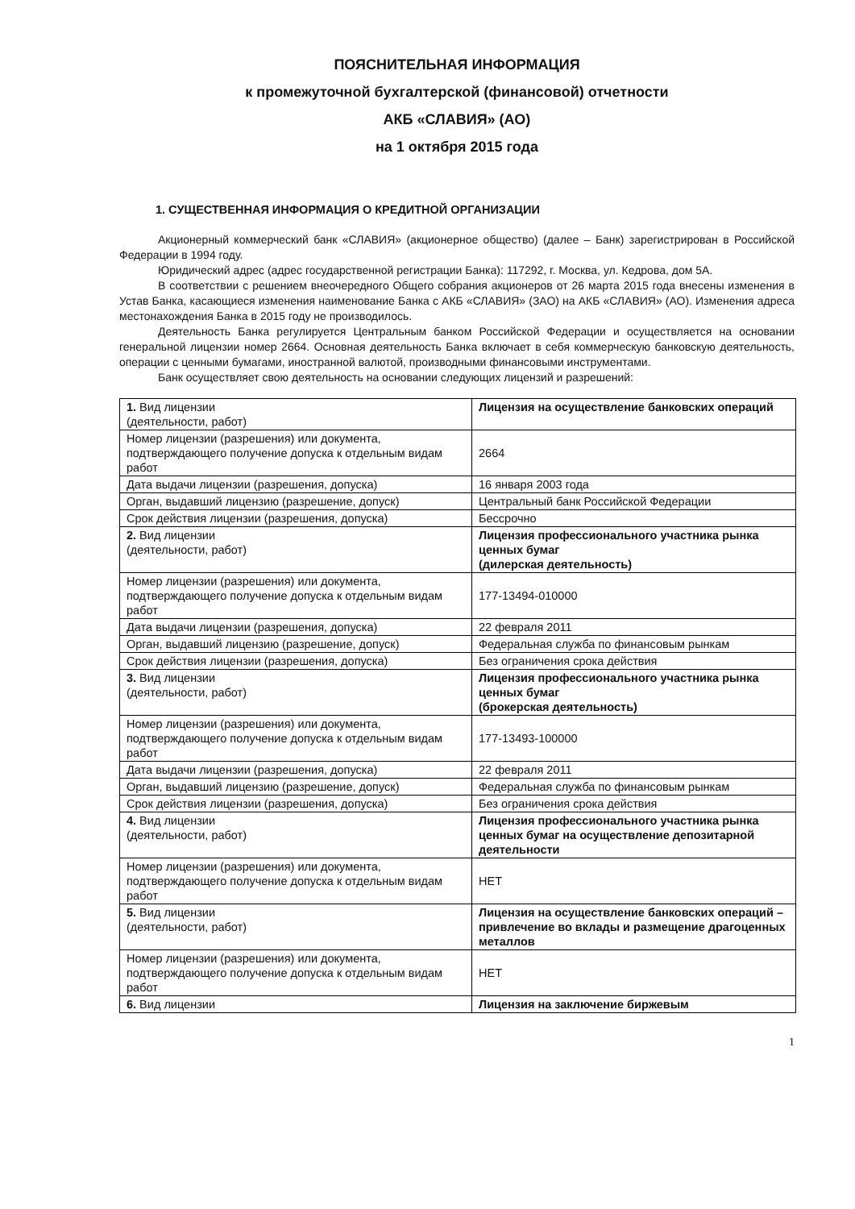ПОЯСНИТЕЛЬНАЯ ИНФОРМАЦИЯ
к промежуточной бухгалтерской (финансовой) отчетности
АКБ «СЛАВИЯ» (АО)
на 1 октября 2015 года
1. СУЩЕСТВЕННАЯ ИНФОРМАЦИЯ О КРЕДИТНОЙ ОРГАНИЗАЦИИ
Акционерный коммерческий банк «СЛАВИЯ» (акционерное общество) (далее – Банк) зарегистрирован в Российской Федерации в 1994 году.
Юридический адрес (адрес государственной регистрации Банка): 117292, г. Москва, ул. Кедрова, дом 5А.
В соответствии с решением внеочередного Общего собрания акционеров от 26 марта 2015 года внесены изменения в Устав Банка, касающиеся изменения наименование Банка с АКБ «СЛАВИЯ» (ЗАО) на АКБ «СЛАВИЯ» (АО). Изменения адреса местонахождения Банка в 2015 году не производилось.
Деятельность Банка регулируется Центральным банком Российской Федерации и осуществляется на основании генеральной лицензии номер 2664. Основная деятельность Банка включает в себя коммерческую банковскую деятельность, операции с ценными бумагами, иностранной валютой, производными финансовыми инструментами.
Банк осуществляет свою деятельность на основании следующих лицензий и разрешений:
| 1. Вид лицензии (деятельности, работ) | Лицензия на осуществление банковских операций |
| Номер лицензии (разрешения) или документа, подтверждающего получение допуска к отдельным видам работ | 2664 |
| Дата выдачи лицензии (разрешения, допуска) | 16 января 2003 года |
| Орган, выдавший лицензию (разрешение, допуск) | Центральный банк Российской Федерации |
| Срок действия лицензии (разрешения, допуска) | Бессрочно |
| 2. Вид лицензии (деятельности, работ) | Лицензия профессионального участника рынка ценных бумаг (дилерская деятельность) |
| Номер лицензии (разрешения) или документа, подтверждающего получение допуска к отдельным видам работ | 177-13494-010000 |
| Дата выдачи лицензии (разрешения, допуска) | 22 февраля 2011 |
| Орган, выдавший лицензию (разрешение, допуск) | Федеральная служба по финансовым рынкам |
| Срок действия лицензии (разрешения, допуска) | Без ограничения срока действия |
| 3. Вид лицензии (деятельности, работ) | Лицензия профессионального участника рынка ценных бумаг (брокерская деятельность) |
| Номер лицензии (разрешения) или документа, подтверждающего получение допуска к отдельным видам работ | 177-13493-100000 |
| Дата выдачи лицензии (разрешения, допуска) | 22 февраля 2011 |
| Орган, выдавший лицензию (разрешение, допуск) | Федеральная служба по финансовым рынкам |
| Срок действия лицензии (разрешения, допуска) | Без ограничения срока действия |
| 4. Вид лицензии (деятельности, работ) | Лицензия профессионального участника рынка ценных бумаг на осуществление депозитарной деятельности |
| Номер лицензии (разрешения) или документа, подтверждающего получение допуска к отдельным видам работ | НЕТ |
| 5. Вид лицензии (деятельности, работ) | Лицензия на осуществление банковских операций – привлечение во вклады и размещение драгоценных металлов |
| Номер лицензии (разрешения) или документа, подтверждающего получение допуска к отдельным видам работ | НЕТ |
| 6. Вид лицензии | Лицензия на заключение биржевым |
1